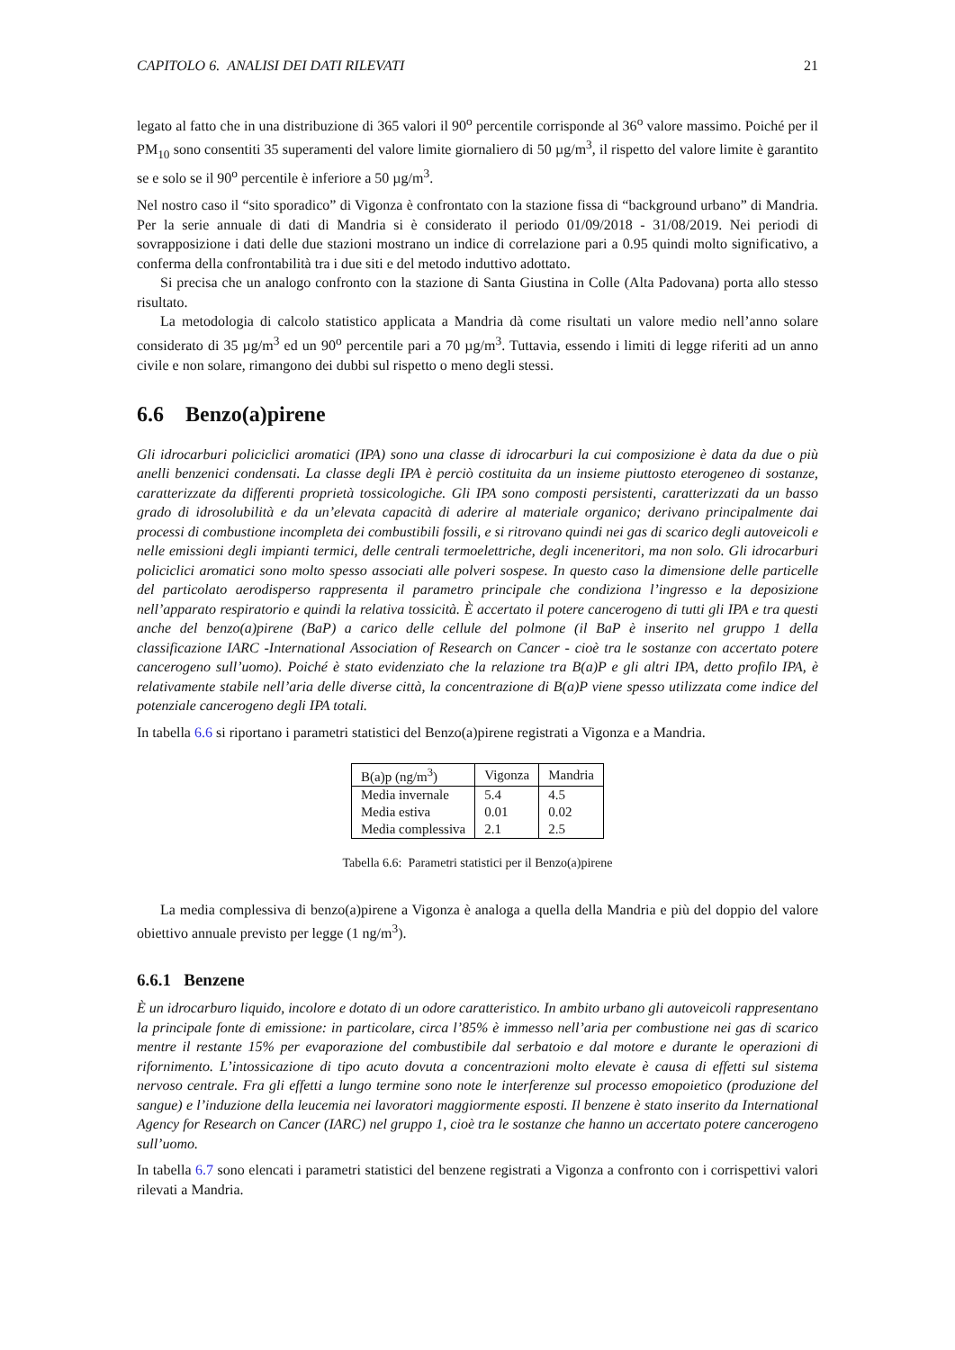CAPITOLO 6. ANALISI DEI DATI RILEVATI 21
legato al fatto che in una distribuzione di 365 valori il 90<sup>o</sup> percentile corrisponde al 36<sup>o</sup> valore massimo. Poiché per il PM<sub>10</sub> sono consentiti 35 superamenti del valore limite giornaliero di 50 µg/m<sup>3</sup>, il rispetto del valore limite è garantito se e solo se il 90<sup>o</sup> percentile è inferiore a 50 µg/m<sup>3</sup>.
Nel nostro caso il “sito sporadico” di Vigonza è confrontato con la stazione fissa di “background urbano” di Mandria. Per la serie annuale di dati di Mandria si è considerato il periodo 01/09/2018 - 31/08/2019. Nei periodi di sovrapposizione i dati delle due stazioni mostrano un indice di correlazione pari a 0.95 quindi molto significativo, a conferma della confrontabilità tra i due siti e del metodo induttivo adottato.
Si precisa che un analogo confronto con la stazione di Santa Giustina in Colle (Alta Padovana) porta allo stesso risultato.
La metodologia di calcolo statistico applicata a Mandria dà come risultati un valore medio nell’anno solare considerato di 35 µg/m<sup>3</sup> ed un 90<sup>o</sup> percentile pari a 70 µg/m<sup>3</sup>. Tuttavia, essendo i limiti di legge riferiti ad un anno civile e non solare, rimangono dei dubbi sul rispetto o meno degli stessi.
6.6 Benzo(a)pirene
Gli idrocarburi policiclici aromatici (IPA) sono una classe di idrocarburi la cui composizione è data da due o più anelli benzenici condensati. La classe degli IPA è perciò costituita da un insieme piuttosto eterogeneo di sostanze, caratterizzate da differenti proprietà tossicologiche. Gli IPA sono composti persistenti, caratterizzati da un basso grado di idrosolubilità e da un’elevata capacità di aderire al materiale organico; derivano principalmente dai processi di combustione incompleta dei combustibili fossili, e si ritrovano quindi nei gas di scarico degli autoveicoli e nelle emissioni degli impianti termici, delle centrali termoelettriche, degli inceneritori, ma non solo. Gli idrocarburi policiclici aromatici sono molto spesso associati alle polveri sospese. In questo caso la dimensione delle particelle del particolato aerodisperso rappresenta il parametro principale che condiziona l’ingresso e la deposizione nell’apparato respiratorio e quindi la relativa tossicità. È accertato il potere cancerogeno di tutti gli IPA e tra questi anche del benzo(a)pirene (BaP) a carico delle cellule del polmone (il BaP è inserito nel gruppo 1 della classificazione IARC -International Association of Research on Cancer - cioè tra le sostanze con accertato potere cancerogeno sull’uomo). Poiché è stato evidenziato che la relazione tra B(a)P e gli altri IPA, detto profilo IPA, è relativamente stabile nell’aria delle diverse città, la concentrazione di B(a)P viene spesso utilizzata come indice del potenziale cancerogeno degli IPA totali.
In tabella 6.6 si riportano i parametri statistici del Benzo(a)pirene registrati a Vigonza e a Mandria.
| B(a)p (ng/m<sup>3</sup>) | Vigonza | Mandria |
| Media invernale | 5.4 | 4.5 |
| Media estiva | 0.01 | 0.02 |
| Media complessiva | 2.1 | 2.5 |
Tabella 6.6: Parametri statistici per il Benzo(a)pirene
La media complessiva di benzo(a)pirene a Vigonza è analoga a quella della Mandria e più del doppio del valore obiettivo annuale previsto per legge (1 ng/m<sup>3</sup>).
6.6.1 Benzene
È un idrocarburo liquido, incolore e dotato di un odore caratteristico. In ambito urbano gli autoveicoli rappresentano la principale fonte di emissione: in particolare, circa l’85% è immesso nell’aria per combustione nei gas di scarico mentre il restante 15% per evaporazione del combustibile dal serbatoio e dal motore e durante le operazioni di rifornimento. L’intossicazione di tipo acuto dovuta a concentrazioni molto elevate è causa di effetti sul sistema nervoso centrale. Fra gli effetti a lungo termine sono note le interferenze sul processo emopoietico (produzione del sangue) e l’induzione della leucemia nei lavoratori maggiormente esposti. Il benzene è stato inserito da International Agency for Research on Cancer (IARC) nel gruppo 1, cioè tra le sostanze che hanno un accertato potere cancerogeno sull’uomo.
In tabella 6.7 sono elencati i parametri statistici del benzene registrati a Vigonza a confronto con i corrispettivi valori rilevati a Mandria.